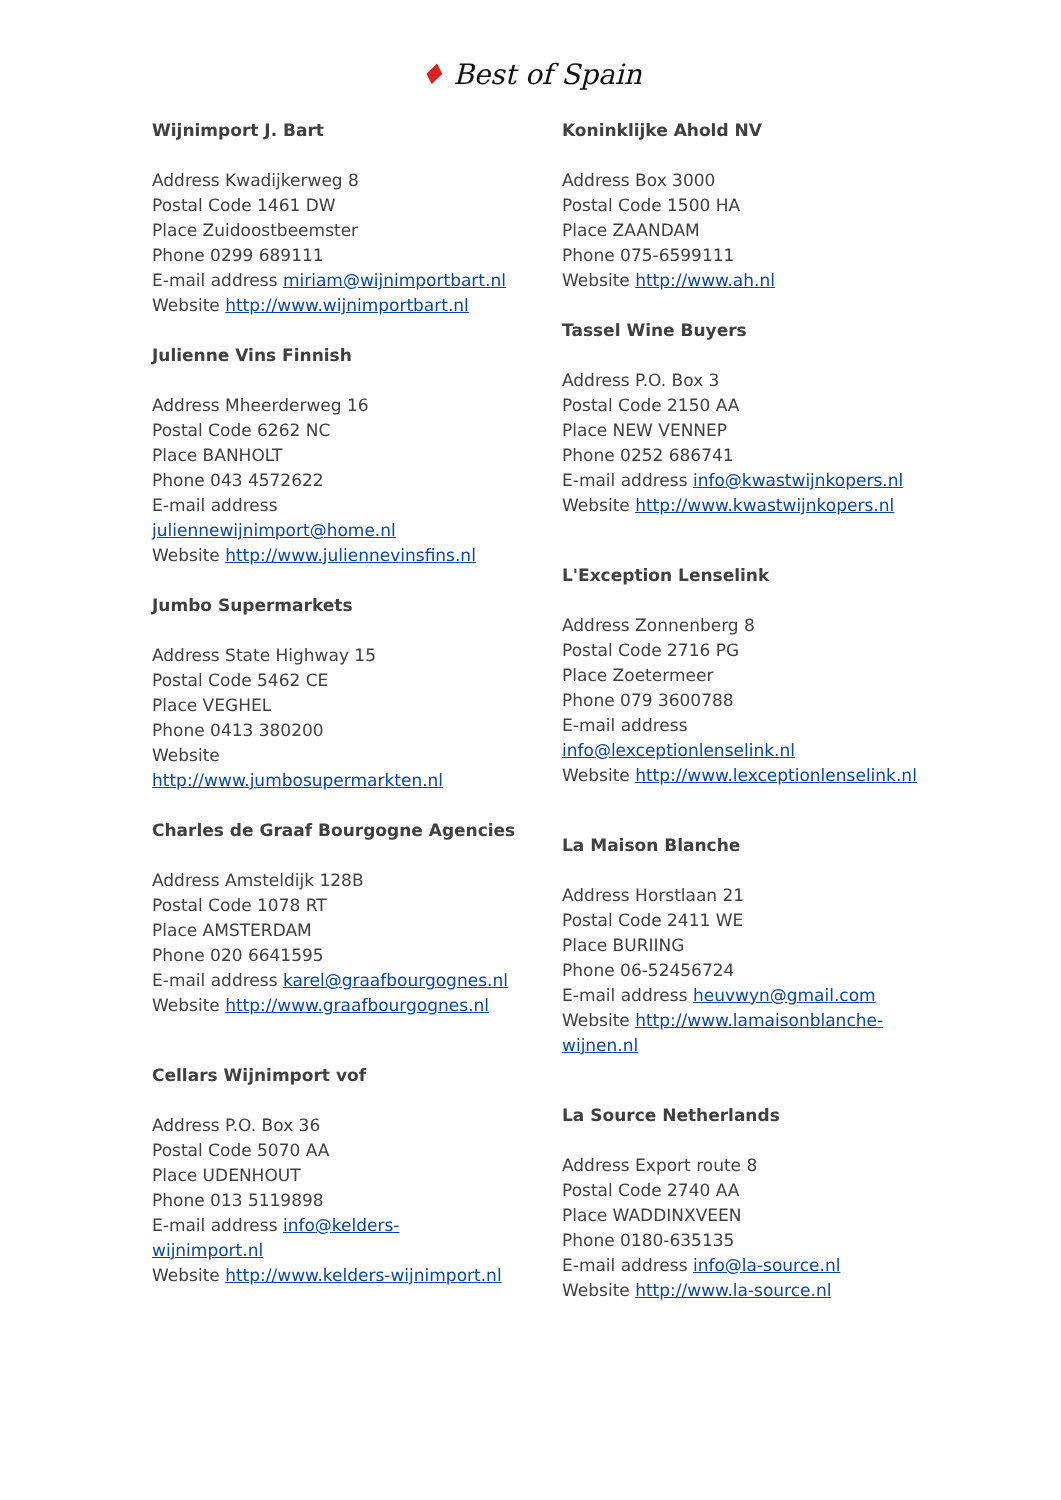♦ Best of Spain
Wijnimport J. Bart
Address Kwadijkerweg 8
Postal Code 1461 DW
Place Zuidoostbeemster
Phone 0299 689111
E-mail address miriam@wijnimportbart.nl
Website http://www.wijnimportbart.nl
Julienne Vins Finnish
Address Mheerderweg 16
Postal Code 6262 NC
Place BANHOLT
Phone 043 4572622
E-mail address
juliennewijnimport@home.nl
Website http://www.juliennevinsfins.nl
Jumbo Supermarkets
Address State Highway 15
Postal Code 5462 CE
Place VEGHEL
Phone 0413 380200
Website
http://www.jumbosupermarkten.nl
Charles de Graaf Bourgogne Agencies
Address Amsteldijk 128B
Postal Code 1078 RT
Place AMSTERDAM
Phone 020 6641595
E-mail address karel@graafbourgognes.nl
Website http://www.graafbourgognes.nl
Cellars Wijnimport vof
Address P.O. Box 36
Postal Code 5070 AA
Place UDENHOUT
Phone 013 5119898
E-mail address info@kelders-
wijnimport.nl
Website http://www.kelders-wijnimport.nl
Koninklijke Ahold NV
Address Box 3000
Postal Code 1500 HA
Place ZAANDAM
Phone 075-6599111
Website http://www.ah.nl
Tassel Wine Buyers
Address P.O. Box 3
Postal Code 2150 AA
Place NEW VENNEP
Phone 0252 686741
E-mail address info@kwastwijnkopers.nl
Website http://www.kwastwijnkopers.nl
L'Exception Lenselink
Address Zonnenberg 8
Postal Code 2716 PG
Place Zoetermeer
Phone 079 3600788
E-mail address
info@lexceptionlenselink.nl
Website http://www.lexceptionlenselink.nl
La Maison Blanche
Address Horstlaan 21
Postal Code 2411 WE
Place BURIING
Phone 06-52456724
E-mail address heuvwyn@gmail.com
Website http://www.lamaisonblanche-
wijnen.nl
La Source Netherlands
Address Export route 8
Postal Code 2740 AA
Place WADDINXVEEN
Phone 0180-635135
E-mail address info@la-source.nl
Website http://www.la-source.nl